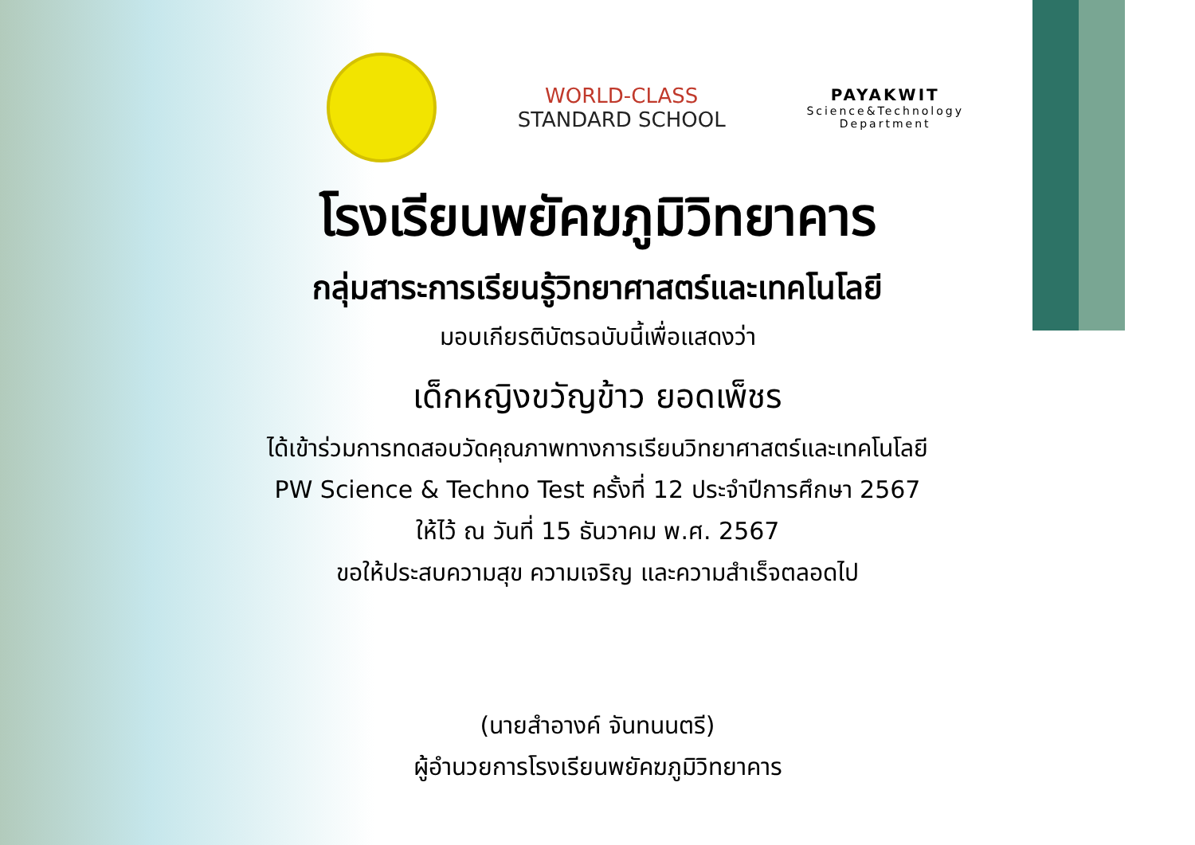WORLD-CLASS
STANDARD SCHOOL
PAYAKWIT
Science&Technology
Department
โรงเรียนพยัคฆภูมิวิทยาคาร
กลุ่มสาระการเรียนรู้วิทยาศาสตร์และเทคโนโลยี
มอบเกียรติบัตรฉบับนี้เพื่อแสดงว่า
เด็กหญิงขวัญข้าว ยอดเพ็ชร
ได้เข้าร่วมการทดสอบวัดคุณภาพทางการเรียนวิทยาศาสตร์และเทคโนโลยี
PW Science & Techno Test ครั้งที่ 12 ประจำปีการศึกษา 2567
ให้ไว้ ณ วันที่ 15 ธันวาคม พ.ศ. 2567
ขอให้ประสบความสุข ความเจริญ และความสำเร็จตลอดไป
(นายสำอางค์ จันทนนตรี)
ผู้อำนวยการโรงเรียนพยัคฆภูมิวิทยาคาร